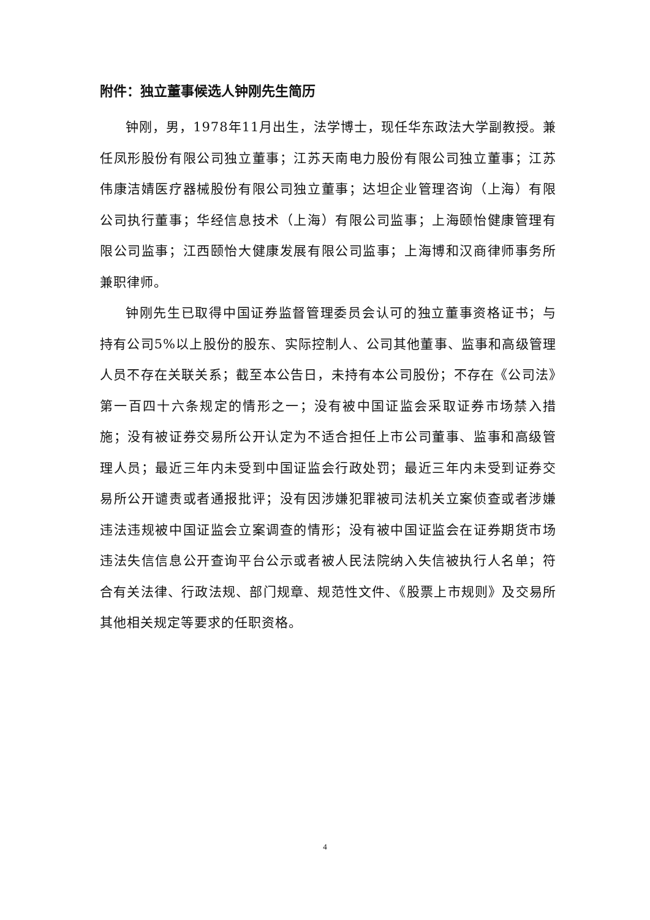附件：独立董事候选人钟刚先生简历
钟刚，男，1978年11月出生，法学博士，现任华东政法大学副教授。兼任凤形股份有限公司独立董事；江苏天南电力股份有限公司独立董事；江苏伟康洁婧医疗器械股份有限公司独立董事；达坦企业管理咨询（上海）有限公司执行董事；华经信息技术（上海）有限公司监事；上海颐怡健康管理有限公司监事；江西颐怡大健康发展有限公司监事；上海博和汉商律师事务所兼职律师。
钟刚先生已取得中国证券监督管理委员会认可的独立董事资格证书；与持有公司5%以上股份的股东、实际控制人、公司其他董事、监事和高级管理人员不存在关联关系；截至本公告日，未持有本公司股份；不存在《公司法》第一百四十六条规定的情形之一；没有被中国证监会采取证券市场禁入措施；没有被证券交易所公开认定为不适合担任上市公司董事、监事和高级管理人员；最近三年内未受到中国证监会行政处罚；最近三年内未受到证券交易所公开谴责或者通报批评；没有因涉嫌犯罪被司法机关立案侦查或者涉嫌违法违规被中国证监会立案调查的情形；没有被中国证监会在证券期货市场违法失信信息公开查询平台公示或者被人民法院纳入失信被执行人名单；符合有关法律、行政法规、部门规章、规范性文件、《股票上市规则》及交易所其他相关规定等要求的任职资格。
4